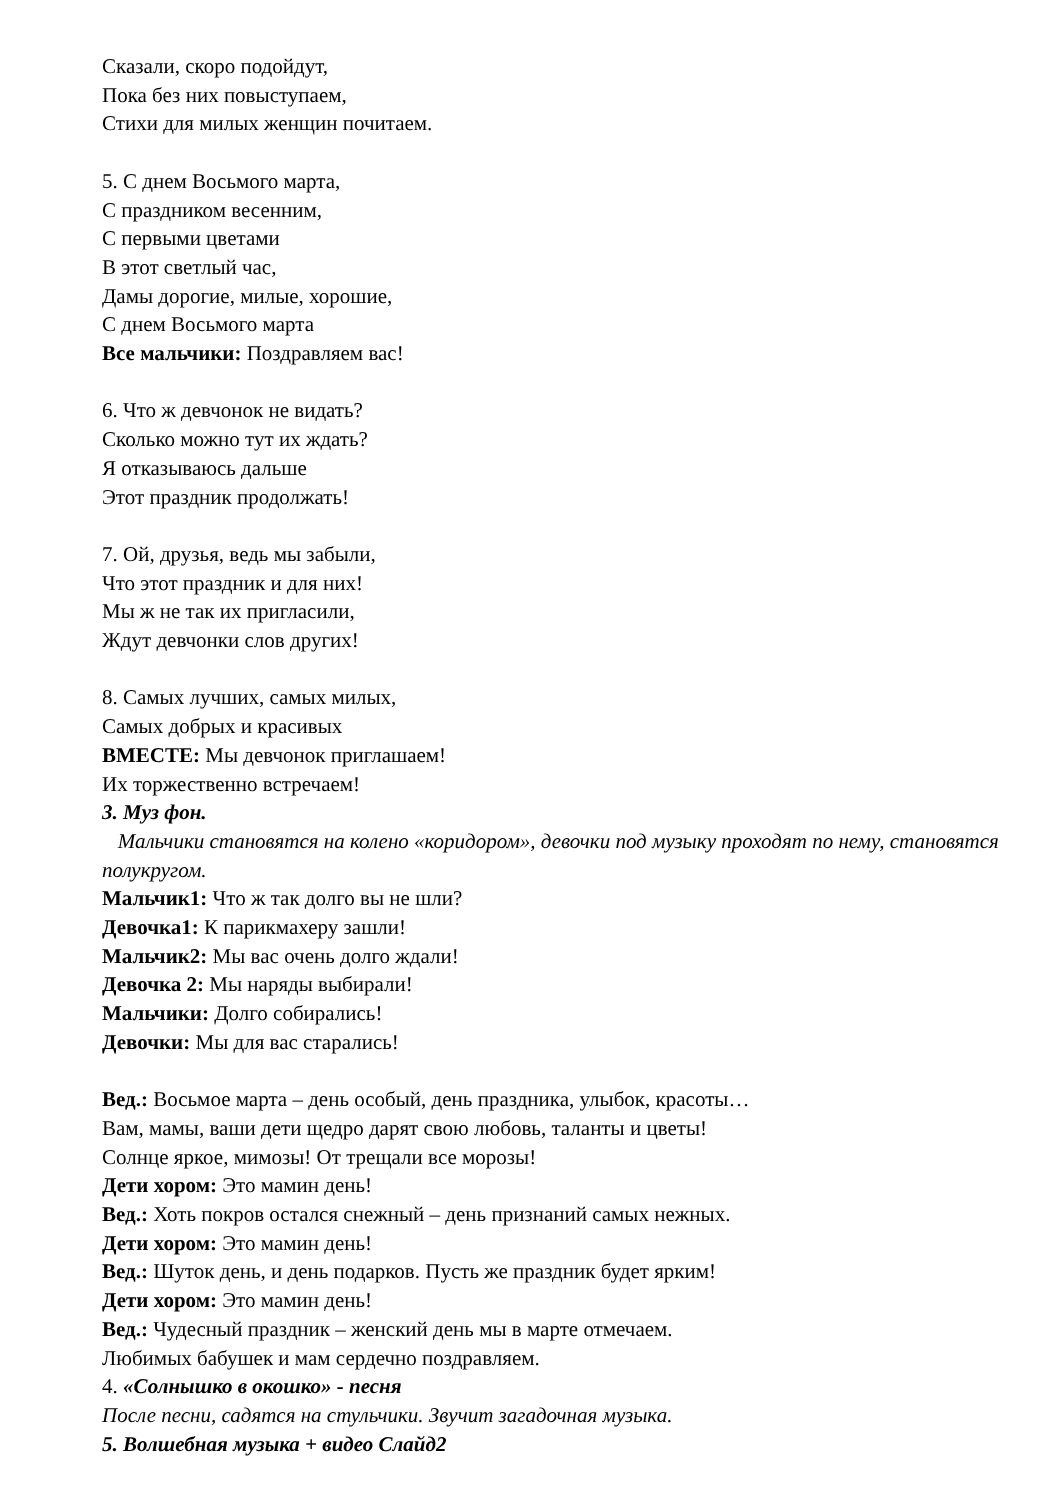Сказали, скоро подойдут,
Пока без них повыступаем,
Стихи для милых женщин почитаем.
5. С днем Восьмого марта,
С праздником весенним,
С первыми цветами
В этот светлый час,
Дамы дорогие, милые, хорошие,
С днем Восьмого марта
Все мальчики: Поздравляем вас!
6. Что ж девчонок не видать?
Сколько можно тут их ждать?
Я отказываюсь дальше
Этот праздник продолжать!
7. Ой, друзья, ведь мы забыли,
Что этот праздник и для них!
Мы ж не так их пригласили,
Ждут девчонки слов других!
8. Самых лучших, самых милых,
Самых добрых и красивых
ВМЕСТЕ: Мы девчонок приглашаем!
Их торжественно встречаем!
3. Муз фон.
Мальчики становятся на колено «коридором», девочки под музыку проходят по нему, становятся полукругом.
Мальчик1: Что ж так долго вы не шли?
Девочка1: К парикмахеру зашли!
Мальчик2: Мы вас очень долго ждали!
Девочка 2: Мы наряды выбирали!
Мальчики: Долго собирались!
Девочки: Мы для вас старались!
Вед.: Восьмое марта – день особый, день праздника, улыбок, красоты…
Вам, мамы, ваши дети щедро дарят свою любовь, таланты и цветы!
Солнце яркое, мимозы! От трещали все морозы!
Дети хором: Это мамин день!
Вед.: Хоть покров остался снежный – день признаний самых нежных.
Дети хором: Это мамин день!
Вед.: Шуток день, и день подарков. Пусть же праздник будет ярким!
Дети хором: Это мамин день!
Вед.: Чудесный праздник – женский день мы в марте отмечаем.
Любимых бабушек и мам сердечно поздравляем.
4. «Солнышко в окошко» - песня
После песни, садятся на стульчики. Звучит загадочная музыка.
5. Волшебная музыка + видео Слайд2